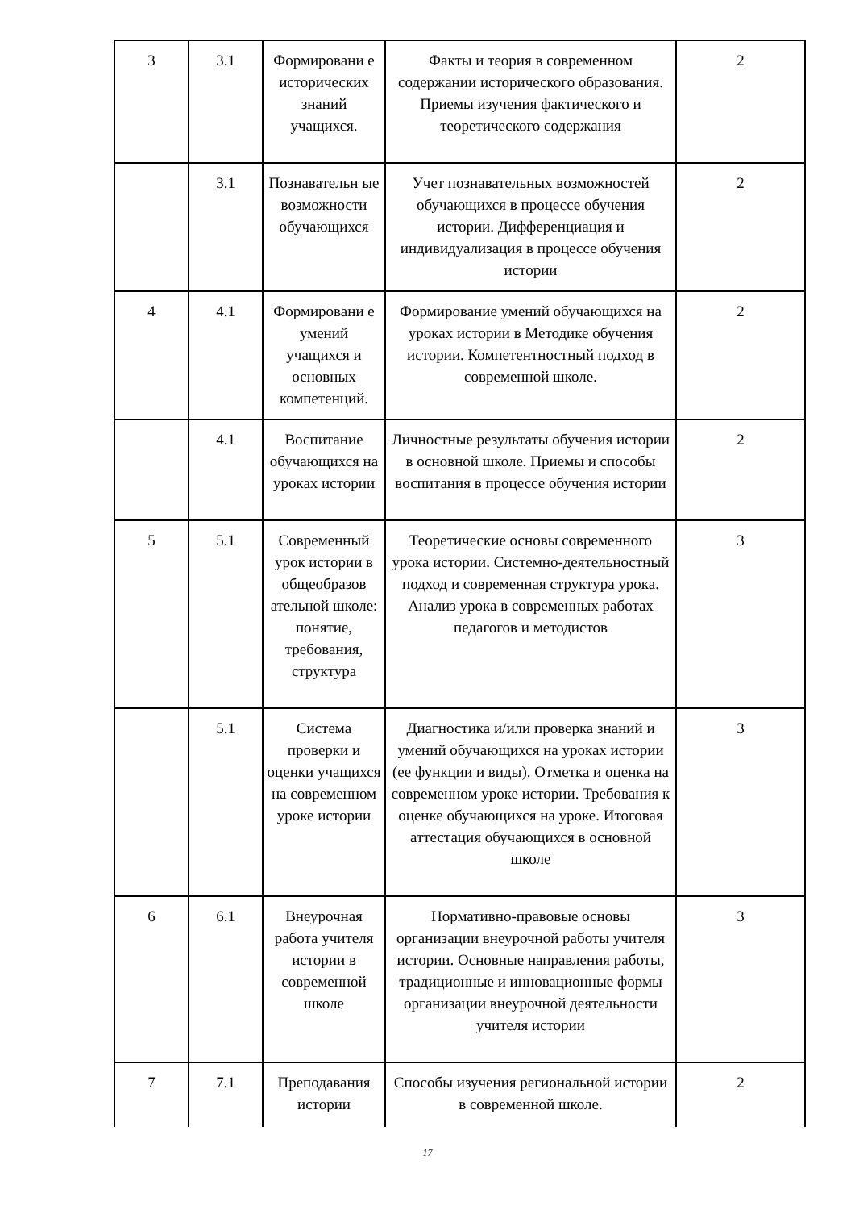| 3 | 3.1 | Формировани е исторических знаний учащихся. | Факты и теория в современном содержании исторического образования. Приемы изучения фактического и теоретического содержания | 2 |
| | 3.1 | Познавательн ые возможности обучающихся | Учет познавательных возможностей обучающихся в процессе обучения истории. Дифференциация и индивидуализация в процессе обучения истории | 2 |
| 4 | 4.1 | Формировани е умений учащихся и основных компетенций. | Формирование умений обучающихся на уроках истории в Методике обучения истории. Компетентностный подход в современной школе. | 2 |
| | 4.1 | Воспитание обучающихся на уроках истории | Личностные результаты обучения истории в основной школе. Приемы и способы воспитания в процессе обучения истории | 2 |
| 5 | 5.1 | Современный урок истории в общеобразов ательной школе: понятие, требования, структура | Теоретические основы современного урока истории. Системно-деятельностный подход и современная структура урока. Анализ урока в современных работах педагогов и методистов | 3 |
| | 5.1 | Система проверки и оценки учащихся на современном уроке истории | Диагностика и/или проверка знаний и умений обучающихся на уроках истории (ее функции и виды). Отметка и оценка на современном уроке истории. Требования к оценке обучающихся на уроке. Итоговая аттестация обучающихся в основной школе | 3 |
| 6 | 6.1 | Внеурочная работа учителя истории в современной школе | Нормативно-правовые основы организации внеурочной работы учителя истории. Основные направления работы, традиционные и инновационные формы организации внеурочной деятельности учителя истории | 3 |
| 7 | 7.1 | Преподавания истории | Способы изучения региональной истории в современной школе. | 2 |
17